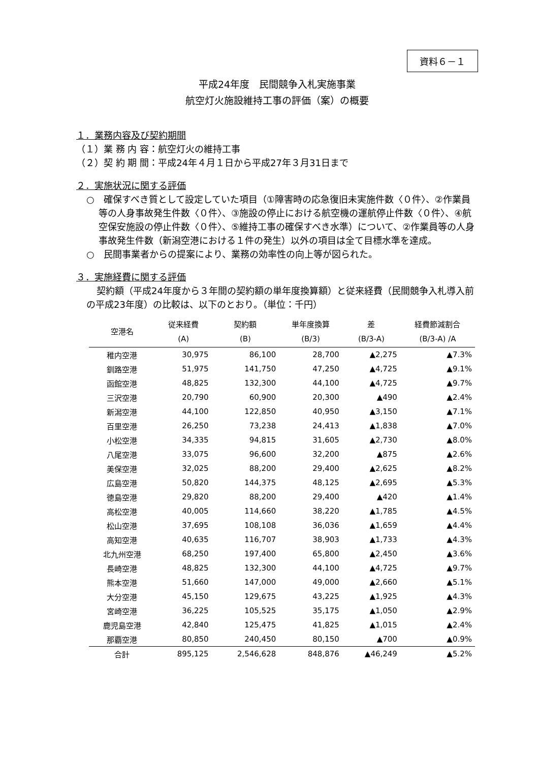資料６－１
平成24年度　民間競争入札実施事業
航空灯火施設維持工事の評価（案）の概要
１．業務内容及び契約期間
（１）業 務 内 容：航空灯火の維持工事
（２）契 約 期 間：平成24年４月１日から平成27年３月31日まで
２．実施状況に関する評価
○　確保すべき質として設定していた項目（①障害時の応急復旧未実施件数〈０件〉、②作業員等の人身事故発生件数〈０件〉、③施設の停止における航空機の運航停止件数〈０件〉、④航空保安施設の停止件数〈０件〉、⑤維持工事の確保すべき水準）について、②作業員等の人身事故発生件数（新潟空港における１件の発生）以外の項目は全て目標水準を達成。
○　民間事業者からの提案により、業務の効率性の向上等が図られた。
３．実施経費に関する評価
契約額（平成24年度から３年間の契約額の単年度換算額）と従来経費（民間競争入札導入前の平成23年度）の比較は、以下のとおり。（単位：千円）
| 空港名 | 従来経費 (A) | 契約額 (B) | 単年度換算 (B/3) | 差 (B/3-A) | 経費節減割合 (B/3-A) /A |
| --- | --- | --- | --- | --- | --- |
| 稚内空港 | 30,975 | 86,100 | 28,700 | ▲2,275 | ▲7.3% |
| 釧路空港 | 51,975 | 141,750 | 47,250 | ▲4,725 | ▲9.1% |
| 函館空港 | 48,825 | 132,300 | 44,100 | ▲4,725 | ▲9.7% |
| 三沢空港 | 20,790 | 60,900 | 20,300 | ▲490 | ▲2.4% |
| 新潟空港 | 44,100 | 122,850 | 40,950 | ▲3,150 | ▲7.1% |
| 百里空港 | 26,250 | 73,238 | 24,413 | ▲1,838 | ▲7.0% |
| 小松空港 | 34,335 | 94,815 | 31,605 | ▲2,730 | ▲8.0% |
| 八尾空港 | 33,075 | 96,600 | 32,200 | ▲875 | ▲2.6% |
| 美保空港 | 32,025 | 88,200 | 29,400 | ▲2,625 | ▲8.2% |
| 広島空港 | 50,820 | 144,375 | 48,125 | ▲2,695 | ▲5.3% |
| 徳島空港 | 29,820 | 88,200 | 29,400 | ▲420 | ▲1.4% |
| 高松空港 | 40,005 | 114,660 | 38,220 | ▲1,785 | ▲4.5% |
| 松山空港 | 37,695 | 108,108 | 36,036 | ▲1,659 | ▲4.4% |
| 高知空港 | 40,635 | 116,707 | 38,903 | ▲1,733 | ▲4.3% |
| 北九州空港 | 68,250 | 197,400 | 65,800 | ▲2,450 | ▲3.6% |
| 長崎空港 | 48,825 | 132,300 | 44,100 | ▲4,725 | ▲9.7% |
| 熊本空港 | 51,660 | 147,000 | 49,000 | ▲2,660 | ▲5.1% |
| 大分空港 | 45,150 | 129,675 | 43,225 | ▲1,925 | ▲4.3% |
| 宮崎空港 | 36,225 | 105,525 | 35,175 | ▲1,050 | ▲2.9% |
| 鹿児島空港 | 42,840 | 125,475 | 41,825 | ▲1,015 | ▲2.4% |
| 那覇空港 | 80,850 | 240,450 | 80,150 | ▲700 | ▲0.9% |
| 合計 | 895,125 | 2,546,628 | 848,876 | ▲46,249 | ▲5.2% |